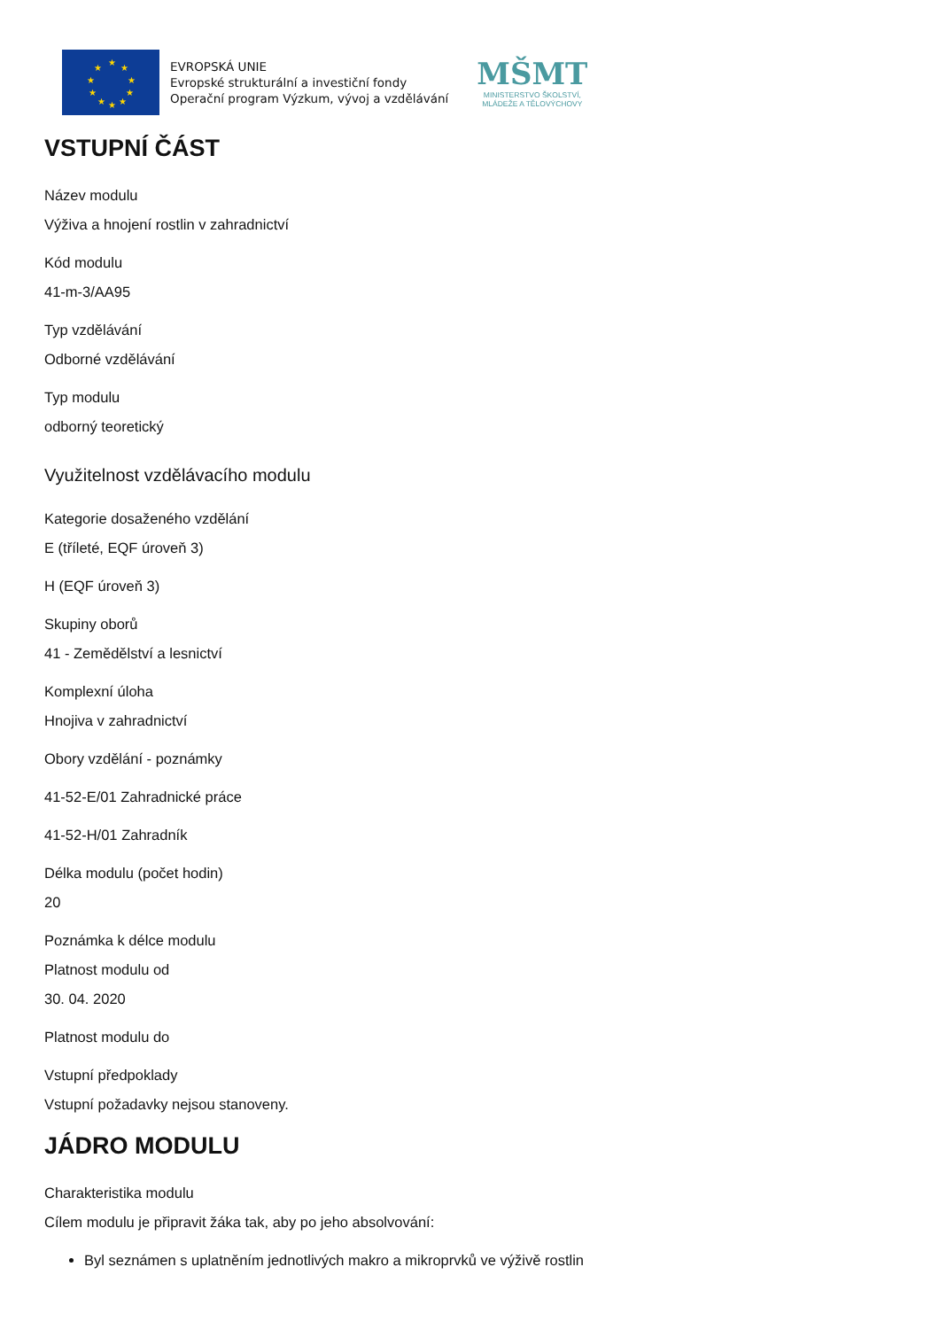★
★
★
★
★
★
★
★
★
★
EVROPSKÁ UNIE
Evropské strukturální a investiční fondy
Operační program Výzkum, vývoj a vzdělávání
MŠMT
MINISTERSTVO ŠKOLSTVÍ,
MLÁDEŽE A TĚLOVÝCHOVY
VSTUPNÍ ČÁST
Název modulu
Výživa a hnojení rostlin v zahradnictví
Kód modulu
41-m-3/AA95
Typ vzdělávání
Odborné vzdělávání
Typ modulu
odborný teoretický
Využitelnost vzdělávacího modulu
Kategorie dosaženého vzdělání
E (tříleté, EQF úroveň 3)
H (EQF úroveň 3)
Skupiny oborů
41 - Zemědělství a lesnictví
Komplexní úloha
Hnojiva v zahradnictví
Obory vzdělání - poznámky
41-52-E/01 Zahradnické práce
41-52-H/01 Zahradník
Délka modulu (počet hodin)
20
Poznámka k délce modulu
Platnost modulu od
30. 04. 2020
Platnost modulu do
Vstupní předpoklady
Vstupní požadavky nejsou stanoveny.
JÁDRO MODULU
Charakteristika modulu
Cílem modulu je připravit žáka tak, aby po jeho absolvování:
Byl seznámen s uplatněním jednotlivých makro a mikroprvků ve výživě rostlin